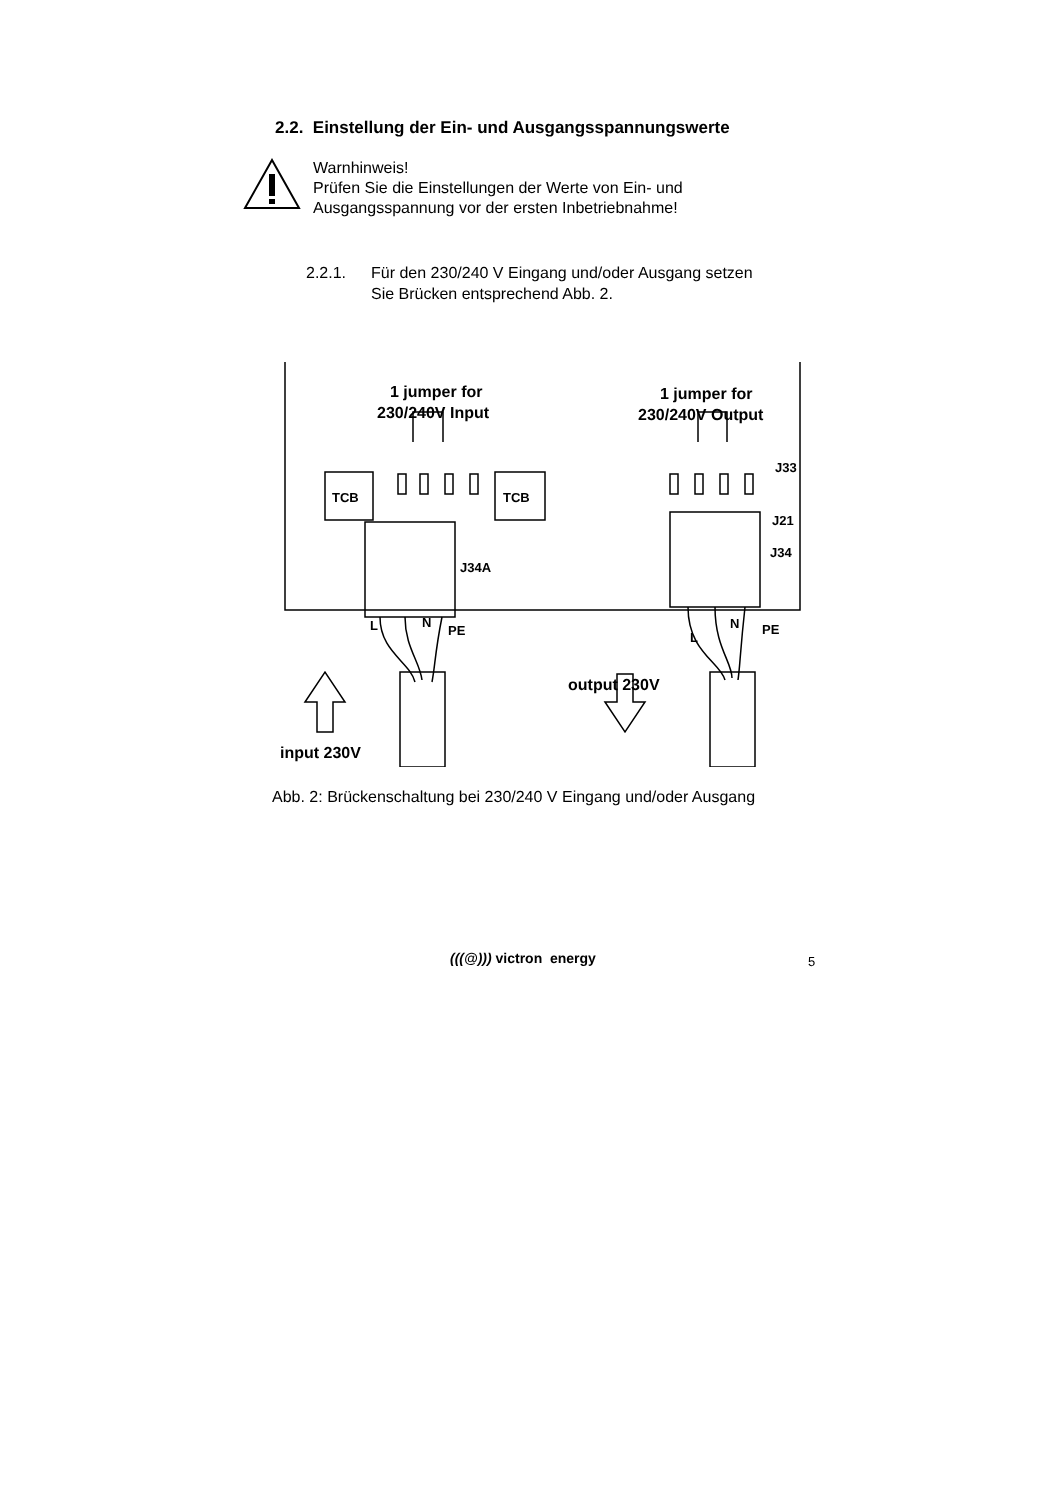2.2. Einstellung der Ein- und Ausgangsspannungswerte
Warnhinweis!
Prüfen Sie die Einstellungen der Werte von Ein- und
Ausgangsspannung vor der ersten Inbetriebnahme!
2.2.1. Für den 230/240 V Eingang und/oder Ausgang setzen
Sie Brücken entsprechend Abb. 2.
1 jumper for
230/240V Input
1 jumper for
230/240V Output
TCB
TCB
J34A
J33
J21
J34
L
N
PE
L
N
PE
output 230V
input 230V
Abb. 2: Brückenschaltung bei 230/240 V Eingang und/oder Ausgang
(((@))) victron energy 5